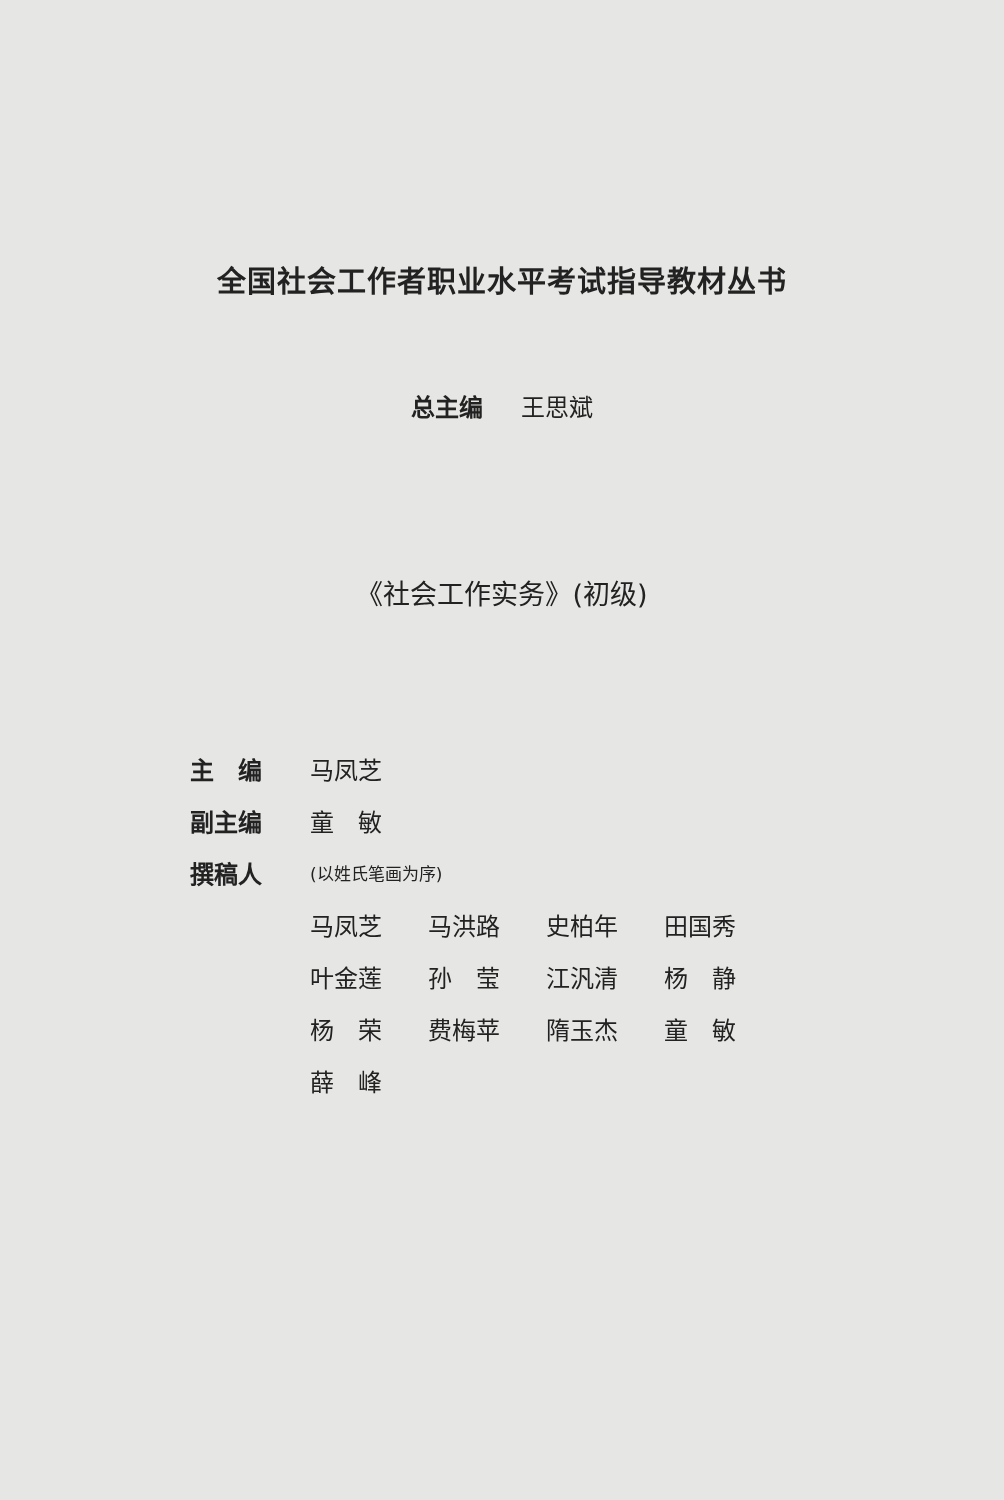全国社会工作者职业水平考试指导教材丛书
总主编 王思斌
《社会工作实务》(初级)
主　编 马凤芝
副主编 童　敏
撰稿人 (以姓氏笔画为序)
马凤芝 马洪路 史柏年 田国秀
叶金莲 孙　莹 江汎清 杨　静
杨　荣 费梅苹 隋玉杰 童　敏
薛　峰